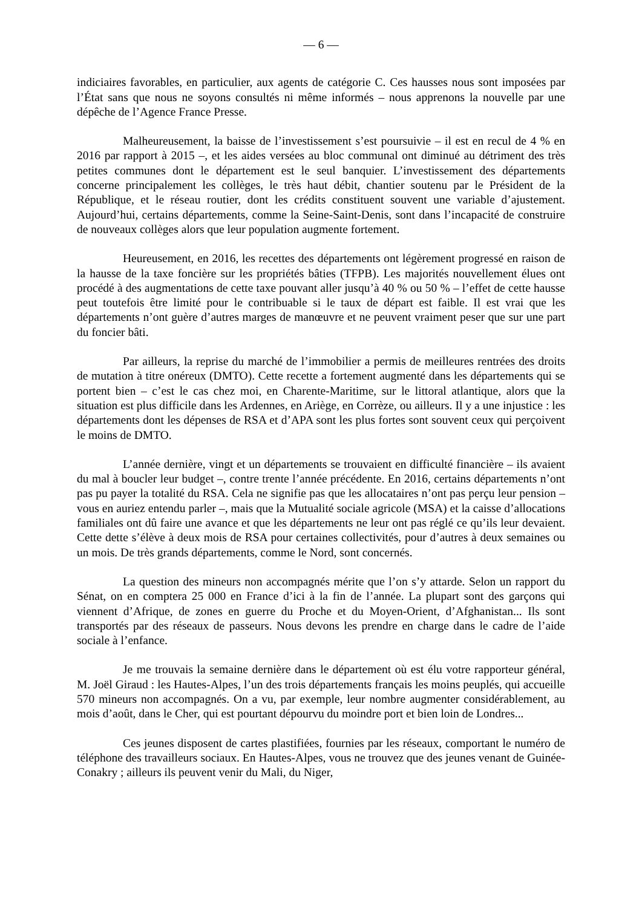— 6 —
indiciaires favorables, en particulier, aux agents de catégorie C. Ces hausses nous sont imposées par l’État sans que nous ne soyons consultés ni même informés – nous apprenons la nouvelle par une dépêche de l’Agence France Presse.
Malheureusement, la baisse de l’investissement s’est poursuivie – il est en recul de 4 % en 2016 par rapport à 2015 –, et les aides versées au bloc communal ont diminué au détriment des très petites communes dont le département est le seul banquier. L’investissement des départements concerne principalement les collèges, le très haut débit, chantier soutenu par le Président de la République, et le réseau routier, dont les crédits constituent souvent une variable d’ajustement. Aujourd’hui, certains départements, comme la Seine-Saint-Denis, sont dans l’incapacité de construire de nouveaux collèges alors que leur population augmente fortement.
Heureusement, en 2016, les recettes des départements ont légèrement progressé en raison de la hausse de la taxe foncière sur les propriétés bâties (TFPB). Les majorités nouvellement élues ont procédé à des augmentations de cette taxe pouvant aller jusqu’à 40 % ou 50 % – l’effet de cette hausse peut toutefois être limité pour le contribuable si le taux de départ est faible. Il est vrai que les départements n’ont guère d’autres marges de manœuvre et ne peuvent vraiment peser que sur une part du foncier bâti.
Par ailleurs, la reprise du marché de l’immobilier a permis de meilleures rentrées des droits de mutation à titre onéreux (DMTO). Cette recette a fortement augmenté dans les départements qui se portent bien – c’est le cas chez moi, en Charente-Maritime, sur le littoral atlantique, alors que la situation est plus difficile dans les Ardennes, en Ariège, en Corrèze, ou ailleurs. Il y a une injustice : les départements dont les dépenses de RSA et d’APA sont les plus fortes sont souvent ceux qui perçoivent le moins de DMTO.
L’année dernière, vingt et un départements se trouvaient en difficulté financière – ils avaient du mal à boucler leur budget –, contre trente l’année précédente. En 2016, certains départements n’ont pas pu payer la totalité du RSA. Cela ne signifie pas que les allocataires n’ont pas perçu leur pension – vous en auriez entendu parler –, mais que la Mutualité sociale agricole (MSA) et la caisse d’allocations familiales ont dû faire une avance et que les départements ne leur ont pas réglé ce qu’ils leur devaient. Cette dette s’élève à deux mois de RSA pour certaines collectivités, pour d’autres à deux semaines ou un mois. De très grands départements, comme le Nord, sont concernés.
La question des mineurs non accompagnés mérite que l’on s’y attarde. Selon un rapport du Sénat, on en comptera 25 000 en France d’ici à la fin de l’année. La plupart sont des garçons qui viennent d’Afrique, de zones en guerre du Proche et du Moyen-Orient, d’Afghanistan... Ils sont transportés par des réseaux de passeurs. Nous devons les prendre en charge dans le cadre de l’aide sociale à l’enfance.
Je me trouvais la semaine dernière dans le département où est élu votre rapporteur général, M. Joël Giraud : les Hautes-Alpes, l’un des trois départements français les moins peuplés, qui accueille 570 mineurs non accompagnés. On a vu, par exemple, leur nombre augmenter considérablement, au mois d’août, dans le Cher, qui est pourtant dépourvu du moindre port et bien loin de Londres...
Ces jeunes disposent de cartes plastifiées, fournies par les réseaux, comportant le numéro de téléphone des travailleurs sociaux. En Hautes-Alpes, vous ne trouvez que des jeunes venant de Guinée-Conakry ; ailleurs ils peuvent venir du Mali, du Niger,